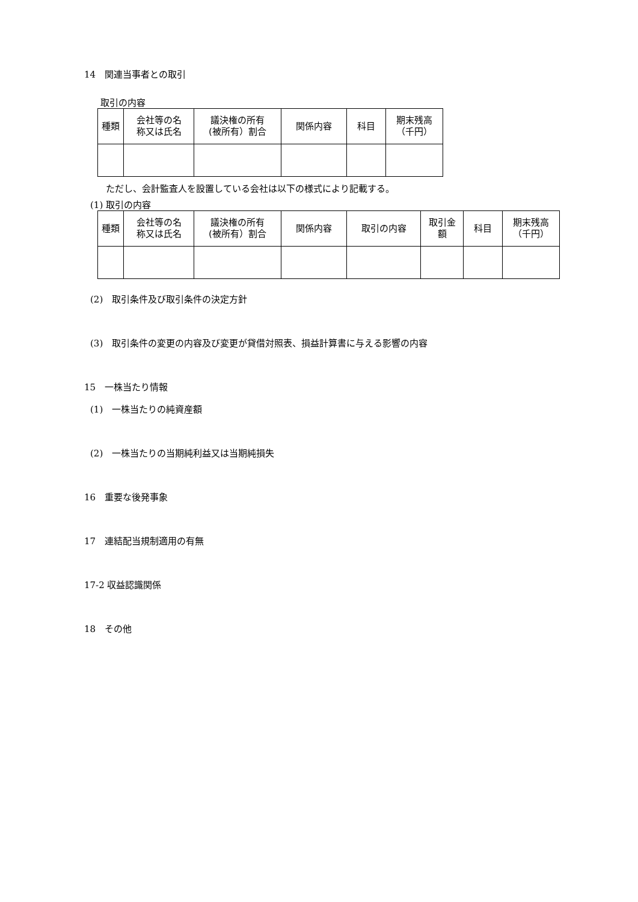14　関連当事者との取引
取引の内容
| 種類 | 会社等の名 称又は氏名 | 議決権の所有 (被所有）割合 | 関係内容 | 科目 | 期末残高 （千円） |
ただし、会計監査人を設置している会社は以下の様式により記載する。
(1) 取引の内容
| 種類 | 会社等の名 称又は氏名 | 議決権の所有 (被所有）割合 | 関係内容 | 取引の内容 | 取引金 額 | 科目 | 期末残高 （千円） |
(2)　取引条件及び取引条件の決定方針
(3)　取引条件の変更の内容及び変更が貸借対照表、損益計算書に与える影響の内容
15　一株当たり情報
(1)　一株当たりの純資産額
(2)　一株当たりの当期純利益又は当期純損失
16　重要な後発事象
17　連結配当規制適用の有無
17-2 収益認識関係
18　その他